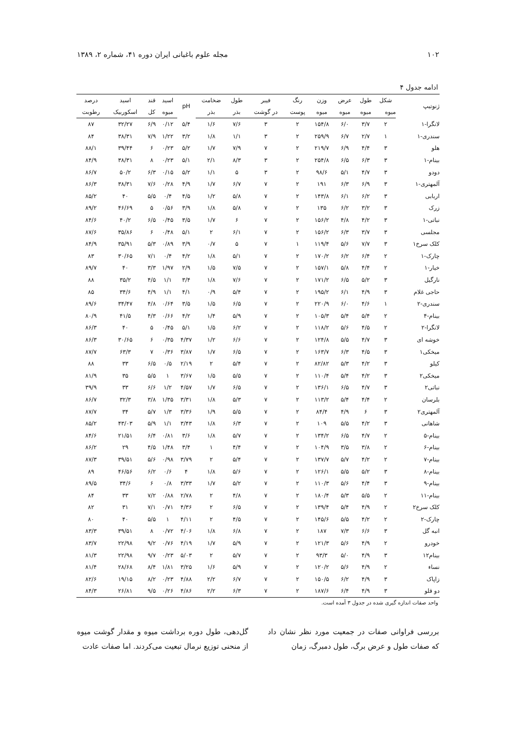۱۰۲ مجله علوم باغبانی ایران دوره ۴۱، شماره ۲، ۱۳۸۹
ادامه جدول ۴
| ژنوتیپ | شکل | طول | عرض | وزن | رنگ | فیبر | طول | ضخامت | pH | اسید | قند | اسید | درصد |
| --- | --- | --- | --- | --- | --- | --- | --- | --- | --- | --- | --- | --- | --- |
| | میوه | میوه | میوه | میوه | پوست | در گوشت | بذر | بذر | | میوه | کل | اسکوربیک | رطوبت |
| لانگرا-۱ | ۲ | ۳/۷ | ۶/۰ | ۱۵۴/۸ | ۲ | ۳ | ۷/۶ | ۱/۶ | ۵/۴ | ۰/۱۲ | ۶/۹ | ۳۲/۲۷ | ۸۷ |
| سندری-۱ | ۱ | ۲/۷ | ۶/۷ | ۲۵۹/۹ | ۲ | ۳ | ۱/۱ | ۱/۸ | ۳/۲ | ۱/۲۲ | ۷/۹ | ۳۸/۳۱ | ۸۴ |
| هلو | ۳ | ۴/۴ | ۶/۹ | ۲۱۹/۷ | ۲ | ۷ | ۷/۹ | ۱/۷ | ۵/۲ | ۰/۲۳ | ۶ | ۳۹/۴۴ | ۸۸/۱ |
| بینام-۱ | ۳ | ۶/۳ | ۶/۵ | ۲۵۴/۸ | ۲ | ۳ | ۸/۳ | ۲/۱ | ۵/۱ | ۰/۲۳ | ۸ | ۳۸/۳۱ | ۸۴/۹ |
| دودو | ۳ | ۴/۷ | ۵/۱ | ۹۸/۶ | ۲ | ۳ | ۵ | ۱/۱ | ۵/۲ | ۰/۱۵ | ۶/۳ | ۵۰/۲ | ۸۶/۷ |
| آلمهتری-۱ | ۳ | ۶/۹ | ۶/۳ | ۱۹۱ | ۲ | ۷ | ۶/۷ | ۱/۷ | ۴/۹ | ۰/۲۸ | ۷/۶ | ۳۸/۳۱ | ۸۶/۳ |
| اربابی | ۳ | ۶/۲ | ۶/۱ | ۱۴۳/۸ | ۲ | ۷ | ۵/۸ | ۱/۲ | ۴/۵ | ۰/۴ | ۵/۵ | ۴۰ | ۸۵/۲ |
| زرک | ۳ | ۳/۲ | ۶/۲ | ۱۳۵ | ۲ | ۷ | ۵/۸ | ۱/۸ | ۳/۹ | ۰/۵۶ | ۵ | ۴۶/۶۹ | ۸۹/۲ |
| نباتی-۱ | ۳ | ۴/۲ | ۴/۸ | ۱۵۶/۲ | ۲ | ۷ | ۶ | ۱/۷ | ۳/۵ | ۰/۴۵ | ۶/۵ | ۴۰/۲ | ۸۴/۶ |
| مجلسی | ۳ | ۳/۷ | ۶/۳ | ۱۵۶/۲ | ۲ | ۷ | ۶/۱ | ۲ | ۵/۱ | ۰/۴۸ | ۶ | ۳۵/۸۶ | ۸۷/۶ |
| کلک سرخ۱ | ۳ | ۷/۷ | ۵/۶ | ۱۱۹/۴ | ۱ | ۷ | ۵ | ۰/۷ | ۳/۹ | ۰/۸۹ | ۵/۳ | ۳۵/۹۱ | ۸۴/۹ |
| چارک-۱ | ۲ | ۶/۴ | ۶/۲ | ۱۷۰/۲ | ۲ | ۷ | ۵/۱ | ۱/۸ | ۴/۲ | ۰/۴ | ۷/۱ | ۳۰/۶۵ | ۸۳ |
| خیار-۱ | ۲ | ۴/۴ | ۵/۸ | ۱۵۷/۱ | ۲ | ۷ | ۷/۵ | ۱/۵ | ۲/۹ | ۱/۹۷ | ۳/۳ | ۴۰ | ۸۹/۷ |
| نارگیل | ۳ | ۵/۲ | ۶/۵ | ۱۷۱/۲ | ۲ | ۷ | ۷/۶ | ۱/۸ | ۳/۴ | ۱/۱ | ۴/۵ | ۳۵/۲ | ۸۸ |
| حاجی غلام | ۳ | ۴/۹ | ۶/۱ | ۱۹۵/۲ | ۲ | ۷ | ۵/۴ | ۰/۹ | ۴/۱ | ۱/۱ | ۴/۹ | ۳۴/۶ | ۸۵ |
| سندری-۲ | ۱ | ۴/۶ | ۶/۰ | ۲۲۰/۹ | ۲ | ۷ | ۶/۵ | ۱/۵ | ۳/۵ | ۰/۶۴ | ۴/۸ | ۳۴/۴۷ | ۸۹/۶ |
| بینام-۴ | ۲ | ۵/۴ | ۵/۴ | ۱۰۵/۳ | ۲ | ۷ | ۵/۹ | ۱/۴ | ۴/۲ | ۰/۶۶ | ۴/۳ | ۴۱/۵ | ۸۰/۹ |
| لانگرا-۲ | ۲ | ۴/۵ | ۵/۶ | ۱۱۸/۲ | ۲ | ۷ | ۶/۲ | ۱/۵ | ۵/۱ | ۰/۴۵ | ۵ | ۴۰ | ۸۶/۳ |
| خوشه ای | ۳ | ۴/۷ | ۵/۵ | ۱۲۴/۸ | ۲ | ۷ | ۶/۶ | ۱/۲ | ۴/۳۷ | ۰/۳۵ | ۶ | ۳۰/۶۵ | ۸۶/۳ |
| میخکی۱ | ۳ | ۴/۵ | ۶/۳ | ۱۶۳/۷ | ۲ | ۷ | ۶/۵ | ۱/۷ | ۳/۸۷ | ۰/۳۶ | ۷ | ۶۳/۳ | ۸۷/۷ |
| کیلو | ۳ | ۴/۲ | ۵/۳ | ۸۲/۸۲ | ۲ | ۷ | ۵/۴ | ۲ | ۲/۱۹ | ۰/۵ | ۶/۵ | ۳۳ | ۸۸ |
| میخکی۲ | ۳ | ۴/۲ | ۵/۴ | ۱۱۰/۴ | ۲ | ۷ | ۵/۵ | ۱/۵ | ۳/۶۷ | ۱ | ۵/۵ | ۳۵ | ۸۱/۹ |
| نباتی۲ | ۳ | ۴/۷ | ۶/۵ | ۱۳۶/۱ | ۲ | ۷ | ۶/۵ | ۱/۷ | ۴/۵۷ | ۱/۲ | ۶/۶ | ۳۳ | ۳۹/۹ |
| بلرسان | ۲ | ۴/۴ | ۵/۴ | ۱۱۳/۲ | ۲ | ۷ | ۵/۳ | ۱/۸ | ۳/۳۱ | ۱/۳۵ | ۳/۸ | ۳۲/۳ | ۸۶/۷ |
| آلمهتری۲ | ۳ | ۶ | ۴/۹ | ۸۴/۴ | ۲ | ۷ | ۵/۵ | ۱/۹ | ۳/۳۶ | ۱/۳ | ۵/۷ | ۳۴ | ۸۷/۷ |
| شاهانی | ۳ | ۴/۲ | ۵/۵ | ۱۰۹ | ۲ | ۷ | ۶/۳ | ۱/۸ | ۳/۴۳ | ۱/۱ | ۵/۹ | ۴۳/۰۳ | ۸۵/۲ |
| بینام-۵ | ۲ | ۴/۷ | ۶/۵ | ۱۳۴/۲ | ۲ | ۷ | ۵/۷ | ۱/۸ | ۳/۶ | ۰/۸۱ | ۶/۴ | ۲۱/۵۱ | ۸۴/۶ |
| بینام-۶ | ۲ | ۳/۸ | ۳/۵ | ۱۰۴/۹ | ۲ | ۷ | ۴/۴ | ۱ | ۳/۴ | ۱/۴۸ | ۴/۵ | ۲۹ | ۸۶/۲ |
| بینام-۷ | ۲ | ۴/۲ | ۵/۷ | ۱۳۷/۷ | ۲ | ۷ | ۵/۴ | ۲ | ۳/۷۹ | ۰/۹۸ | ۵/۶ | ۳۹/۵۱ | ۸۷/۳ |
| بینام-۸ | ۳ | ۵/۲ | ۵/۵ | ۱۲۶/۱ | ۲ | ۷ | ۵/۶ | ۱/۸ | ۴ | ۰/۶ | ۶/۲ | ۴۶/۵۶ | ۸۹ |
| بینام-۹ | ۳ | ۴/۴ | ۵/۶ | ۱۱۰/۳ | ۲ | ۷ | ۵/۲ | ۱/۷ | ۳/۳۳ | ۰/۸ | ۶ | ۳۴/۶ | ۸۹/۵ |
| بینام-۱۱ | ۲ | ۵/۵ | ۵/۳ | ۱۸۰/۴ | ۲ | ۷ | ۴/۸ | ۲ | ۲/۷۸ | ۰/۸۸ | ۷/۲ | ۳۳ | ۸۴ |
| کلک سرخ۲ | ۲ | ۴/۹ | ۵/۴ | ۱۳۹/۴ | ۲ | ۷ | ۶/۵ | ۲ | ۴/۳۶ | ۰/۷۱ | ۷/۱ | ۳۱ | ۸۲ |
| چارک-۲ | ۲ | ۴/۲ | ۵/۵ | ۱۴۵/۶ | ۲ | ۷ | ۴/۵ | ۲ | ۴/۱۱ | ۱ | ۵/۵ | ۴۰ | ۸۰ |
| انبه گل | ۳ | ۶/۶ | ۷/۳ | ۱۸۷ | ۲ | ۷ | ۶/۸ | ۱/۸ | ۴/۰۶ | ۰/۷۲ | ۸ | ۳۹/۵۱ | ۸۳/۳ |
| خودرو | ۲ | ۴/۹ | ۵/۶ | ۱۲۱/۳ | ۲ | ۷ | ۵/۹ | ۱/۷ | ۴/۱۹ | ۰/۷۶ | ۹/۲ | ۲۲/۹۸ | ۸۳/۷ |
| بینام۱۲ | ۳ | ۴/۹ | ۵/۰ | ۹۳/۳ | ۲ | ۷ | ۵/۷ | ۲ | ۵/۰۳ | ۰/۲۳ | ۹/۷ | ۲۲/۹۸ | ۸۱/۳ |
| نساء | ۲ | ۴/۹ | ۵/۶ | ۱۲۰/۲ | ۲ | ۷ | ۵/۹ | ۱/۶ | ۳/۲۵ | ۱/۸۱ | ۸/۴ | ۲۸/۶۸ | ۸۱/۴ |
| زاپاک | ۳ | ۴/۹ | ۶/۲ | ۱۵۰/۵ | ۲ | ۷ | ۶/۷ | ۲/۲ | ۴/۸۸ | ۰/۲۳ | ۸/۲ | ۱۹/۱۵ | ۸۲/۶ |
| دو قلو | ۳ | ۴/۹ | ۶/۴ | ۱۸۷/۶ | ۲ | ۷ | ۶/۳ | ۲/۲ | ۴/۸۶ | ۰/۲۶ | ۹/۵ | ۲۶/۸۱ | ۸۴/۳ |
واحد صفات اندازه گیری شده در جدول ۳ آمده است.
بررسی فراوانی صفات در جمعیت مورد نظر نشان داد که صفات طول و عرض برگ، طول دمبرگ، زمان
گل‌دهی، طول دوره برداشت میوه و مقدار گوشت میوه از منحنی توزیع نرمال تبعیت می‌کردند. اما صفات عادت